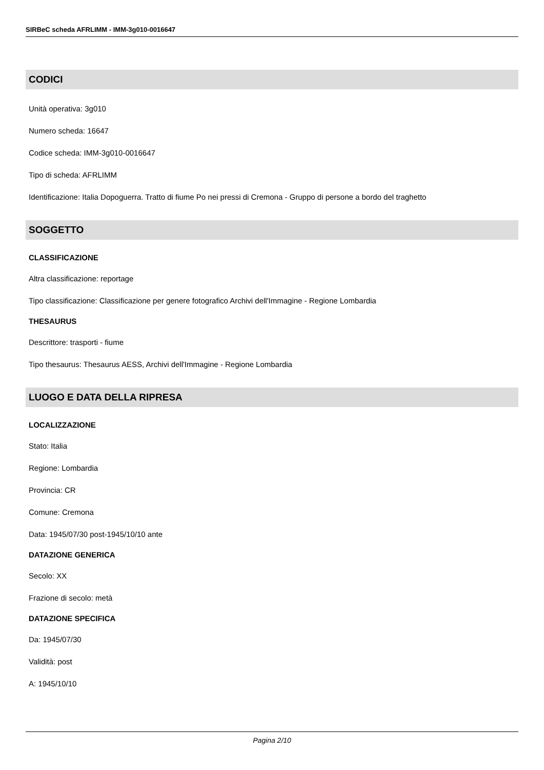SIRBeC scheda AFRLIMM - IMM-3g010-0016647
CODICI
Unità operativa: 3g010
Numero scheda: 16647
Codice scheda: IMM-3g010-0016647
Tipo di scheda: AFRLIMM
Identificazione: Italia Dopoguerra. Tratto di fiume Po nei pressi di Cremona - Gruppo di persone a bordo del traghetto
SOGGETTO
CLASSIFICAZIONE
Altra classificazione: reportage
Tipo classificazione: Classificazione per genere fotografico Archivi dell'Immagine - Regione Lombardia
THESAURUS
Descrittore: trasporti - fiume
Tipo thesaurus: Thesaurus AESS, Archivi dell'Immagine - Regione Lombardia
LUOGO E DATA DELLA RIPRESA
LOCALIZZAZIONE
Stato: Italia
Regione: Lombardia
Provincia: CR
Comune: Cremona
Data: 1945/07/30 post-1945/10/10 ante
DATAZIONE GENERICA
Secolo: XX
Frazione di secolo: metà
DATAZIONE SPECIFICA
Da: 1945/07/30
Validità: post
A: 1945/10/10
Pagina 2/10